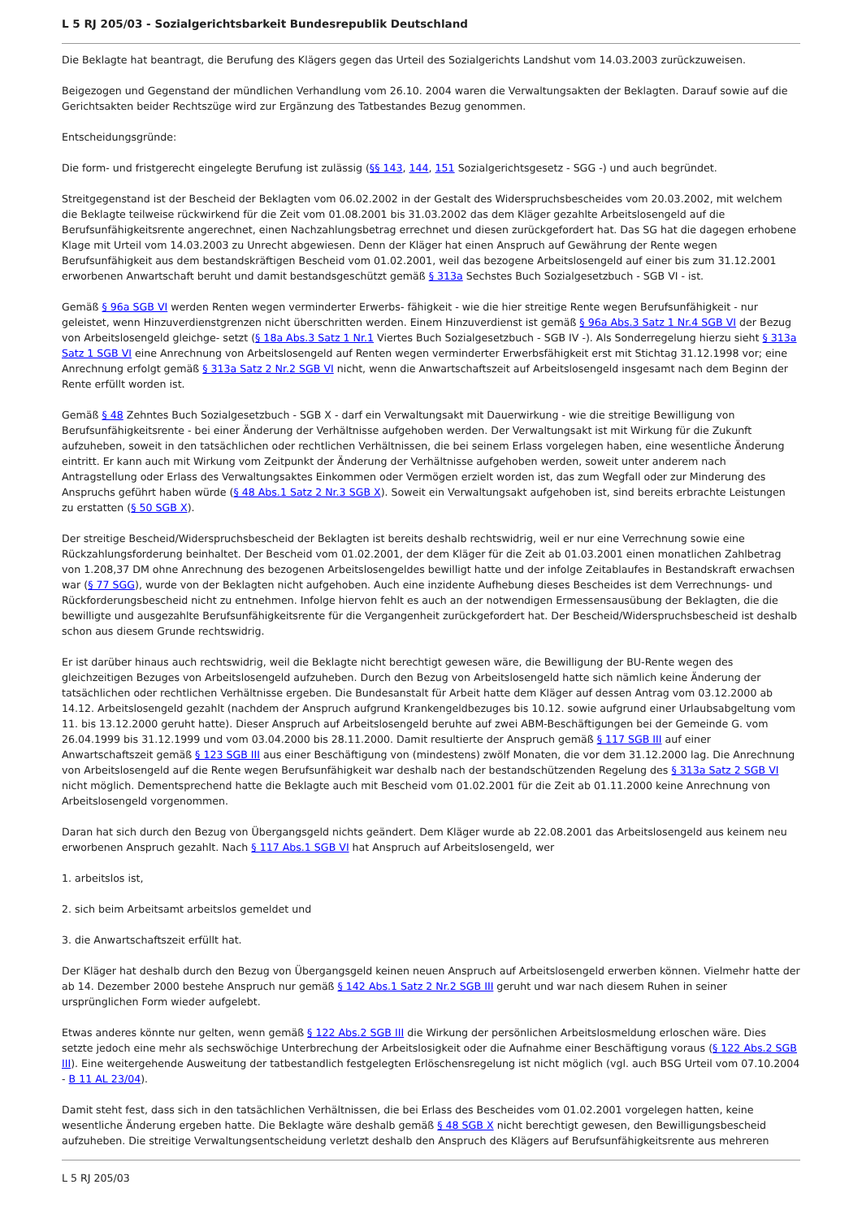L 5 RJ 205/03 - Sozialgerichtsbarkeit Bundesrepublik Deutschland
Die Beklagte hat beantragt, die Berufung des Klägers gegen das Urteil des Sozialgerichts Landshut vom 14.03.2003 zurückzuweisen.
Beigezogen und Gegenstand der mündlichen Verhandlung vom 26.10. 2004 waren die Verwaltungsakten der Beklagten. Darauf sowie auf die Gerichtsakten beider Rechtszüge wird zur Ergänzung des Tatbestandes Bezug genommen.
Entscheidungsgründe:
Die form- und fristgerecht eingelegte Berufung ist zulässig (§§ 143, 144, 151 Sozialgerichtsgesetz - SGG -) und auch begründet.
Streitgegenstand ist der Bescheid der Beklagten vom 06.02.2002 in der Gestalt des Widerspruchsbescheides vom 20.03.2002, mit welchem die Beklagte teilweise rückwirkend für die Zeit vom 01.08.2001 bis 31.03.2002 das dem Kläger gezahlte Arbeitslosengeld auf die Berufsunfähigkeitsrente angerechnet, einen Nachzahlungsbetrag errechnet und diesen zurückgefordert hat. Das SG hat die dagegen erhobene Klage mit Urteil vom 14.03.2003 zu Unrecht abgewiesen. Denn der Kläger hat einen Anspruch auf Gewährung der Rente wegen Berufsunfähigkeit aus dem bestandskräftigen Bescheid vom 01.02.2001, weil das bezogene Arbeitslosengeld auf einer bis zum 31.12.2001 erworbenen Anwartschaft beruht und damit bestandsgeschützt gemäß § 313a Sechstes Buch Sozialgesetzbuch - SGB VI - ist.
Gemäß § 96a SGB VI werden Renten wegen verminderter Erwerbs- fähigkeit - wie die hier streitige Rente wegen Berufsunfähigkeit - nur geleistet, wenn Hinzuverdienstgrenzen nicht überschritten werden. Einem Hinzuverdienst ist gemäß § 96a Abs.3 Satz 1 Nr.4 SGB VI der Bezug von Arbeitslosengeld gleichge- setzt (§ 18a Abs.3 Satz 1 Nr.1 Viertes Buch Sozialgesetzbuch - SGB IV -). Als Sonderregelung hierzu sieht § 313a Satz 1 SGB VI eine Anrechnung von Arbeitslosengeld auf Renten wegen verminderter Erwerbsfähigkeit erst mit Stichtag 31.12.1998 vor; eine Anrechnung erfolgt gemäß § 313a Satz 2 Nr.2 SGB VI nicht, wenn die Anwartschaftszeit auf Arbeitslosengeld insgesamt nach dem Beginn der Rente erfüllt worden ist.
Gemäß § 48 Zehntes Buch Sozialgesetzbuch - SGB X - darf ein Verwaltungsakt mit Dauerwirkung - wie die streitige Bewilligung von Berufsunfähigkeitsrente - bei einer Änderung der Verhältnisse aufgehoben werden. Der Verwaltungsakt ist mit Wirkung für die Zukunft aufzuheben, soweit in den tatsächlichen oder rechtlichen Verhältnissen, die bei seinem Erlass vorgelegen haben, eine wesentliche Änderung eintritt. Er kann auch mit Wirkung vom Zeitpunkt der Änderung der Verhältnisse aufgehoben werden, soweit unter anderem nach Antragstellung oder Erlass des Verwaltungsaktes Einkommen oder Vermögen erzielt worden ist, das zum Wegfall oder zur Minderung des Anspruchs geführt haben würde (§ 48 Abs.1 Satz 2 Nr.3 SGB X). Soweit ein Verwaltungsakt aufgehoben ist, sind bereits erbrachte Leistungen zu erstatten (§ 50 SGB X).
Der streitige Bescheid/Widerspruchsbescheid der Beklagten ist bereits deshalb rechtswidrig, weil er nur eine Verrechnung sowie eine Rückzahlungsforderung beinhaltet. Der Bescheid vom 01.02.2001, der dem Kläger für die Zeit ab 01.03.2001 einen monatlichen Zahlbetrag von 1.208,37 DM ohne Anrechnung des bezogenen Arbeitslosengeldes bewilligt hatte und der infolge Zeitablaufes in Bestandskraft erwachsen war (§ 77 SGG), wurde von der Beklagten nicht aufgehoben. Auch eine inzidente Aufhebung dieses Bescheides ist dem Verrechnungs- und Rückforderungsbescheid nicht zu entnehmen. Infolge hiervon fehlt es auch an der notwendigen Ermessensausübung der Beklagten, die die bewilligte und ausgezahlte Berufsunfähigkeitsrente für die Vergangenheit zurückgefordert hat. Der Bescheid/Widerspruchsbescheid ist deshalb schon aus diesem Grunde rechtswidrig.
Er ist darüber hinaus auch rechtswidrig, weil die Beklagte nicht berechtigt gewesen wäre, die Bewilligung der BU-Rente wegen des gleichzeitigen Bezuges von Arbeitslosengeld aufzuheben. Durch den Bezug von Arbeitslosengeld hatte sich nämlich keine Änderung der tatsächlichen oder rechtlichen Verhältnisse ergeben. Die Bundesanstalt für Arbeit hatte dem Kläger auf dessen Antrag vom 03.12.2000 ab 14.12. Arbeitslosengeld gezahlt (nachdem der Anspruch aufgrund Krankengeldbezuges bis 10.12. sowie aufgrund einer Urlaubsabgeltung vom 11. bis 13.12.2000 geruht hatte). Dieser Anspruch auf Arbeitslosengeld beruhte auf zwei ABM-Beschäftigungen bei der Gemeinde G. vom 26.04.1999 bis 31.12.1999 und vom 03.04.2000 bis 28.11.2000. Damit resultierte der Anspruch gemäß § 117 SGB III auf einer Anwartschaftszeit gemäß § 123 SGB III aus einer Beschäftigung von (mindestens) zwölf Monaten, die vor dem 31.12.2000 lag. Die Anrechnung von Arbeitslosengeld auf die Rente wegen Berufsunfähigkeit war deshalb nach der bestandschützenden Regelung des § 313a Satz 2 SGB VI nicht möglich. Dementsprechend hatte die Beklagte auch mit Bescheid vom 01.02.2001 für die Zeit ab 01.11.2000 keine Anrechnung von Arbeitslosengeld vorgenommen.
Daran hat sich durch den Bezug von Übergangsgeld nichts geändert. Dem Kläger wurde ab 22.08.2001 das Arbeitslosengeld aus keinem neu erworbenen Anspruch gezahlt. Nach § 117 Abs.1 SGB VI hat Anspruch auf Arbeitslosengeld, wer
1. arbeitslos ist,
2. sich beim Arbeitsamt arbeitslos gemeldet und
3. die Anwartschaftszeit erfüllt hat.
Der Kläger hat deshalb durch den Bezug von Übergangsgeld keinen neuen Anspruch auf Arbeitslosengeld erwerben können. Vielmehr hatte der ab 14. Dezember 2000 bestehe Anspruch nur gemäß § 142 Abs.1 Satz 2 Nr.2 SGB III geruht und war nach diesem Ruhen in seiner ursprünglichen Form wieder aufgelebt.
Etwas anderes könnte nur gelten, wenn gemäß § 122 Abs.2 SGB III die Wirkung der persönlichen Arbeitslosmeldung erloschen wäre. Dies setzte jedoch eine mehr als sechswöchige Unterbrechung der Arbeitslosigkeit oder die Aufnahme einer Beschäftigung voraus (§ 122 Abs.2 SGB III). Eine weitergehende Ausweitung der tatbestandlich festgelegten Erlöschensregelung ist nicht möglich (vgl. auch BSG Urteil vom 07.10.2004 - B 11 AL 23/04).
Damit steht fest, dass sich in den tatsächlichen Verhältnissen, die bei Erlass des Bescheides vom 01.02.2001 vorgelegen hatten, keine wesentliche Änderung ergeben hatte. Die Beklagte wäre deshalb gemäß § 48 SGB X nicht berechtigt gewesen, den Bewilligungsbescheid aufzuheben. Die streitige Verwaltungsentscheidung verletzt deshalb den Anspruch des Klägers auf Berufsunfähigkeitsrente aus mehreren
L 5 RJ 205/03